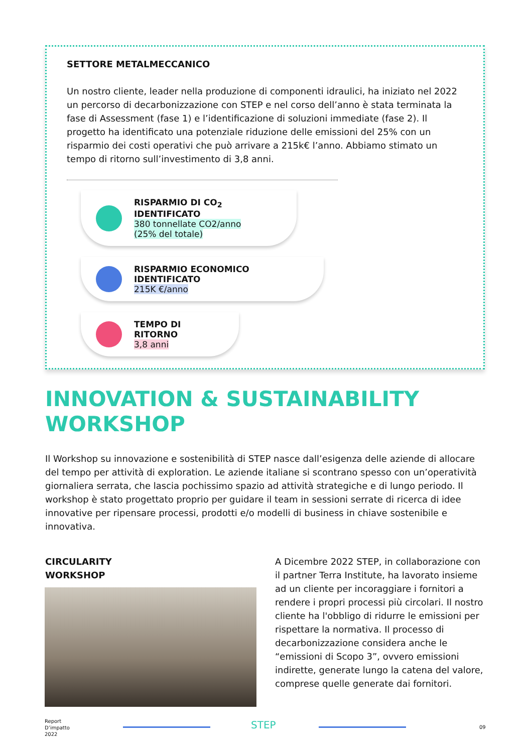SETTORE METALMECCANICO
Un nostro cliente, leader nella produzione di componenti idraulici, ha iniziato nel 2022 un percorso di decarbonizzazione con STEP e nel corso dell’anno è stata terminata la fase di Assessment (fase 1) e l’identificazione di soluzioni immediate (fase 2). Il progetto ha identificato una potenziale riduzione delle emissioni del 25% con un risparmio dei costi operativi che può arrivare a 215k€ l’anno. Abbiamo stimato un tempo di ritorno sull’investimento di 3,8 anni.
RISPARMIO DI CO<sub>2</sub> IDENTIFICATO
380 tonnellate CO2/anno
(25% del totale)
RISPARMIO ECONOMICO IDENTIFICATO
215K €/anno
TEMPO DI RITORNO
3,8 anni
INNOVATION & SUSTAINABILITY
WORKSHOP
Il Workshop su innovazione e sostenibilità di STEP nasce dall’esigenza delle aziende di allocare del tempo per attività di exploration. Le aziende italiane si scontrano spesso con un’operatività giornaliera serrata, che lascia pochissimo spazio ad attività strategiche e di lungo periodo. Il workshop è stato progettato proprio per guidare il team in sessioni serrate di ricerca di idee innovative per ripensare processi, prodotti e/o modelli di business in chiave sostenibile e innovativa.
CIRCULARITY
WORKSHOP
A Dicembre 2022 STEP, in collaborazione con il partner Terra Institute, ha lavorato insieme ad un cliente per incoraggiare i fornitori a rendere i propri processi più circolari. Il nostro cliente ha l'obbligo di ridurre le emissioni per rispettare la normativa. Il processo di decarbonizzazione considera anche le “emissioni di Scopo 3”, ovvero emissioni indirette, generate lungo la catena del valore, comprese quelle generate dai fornitori.
Report
D’impatto
2022
STEP 09